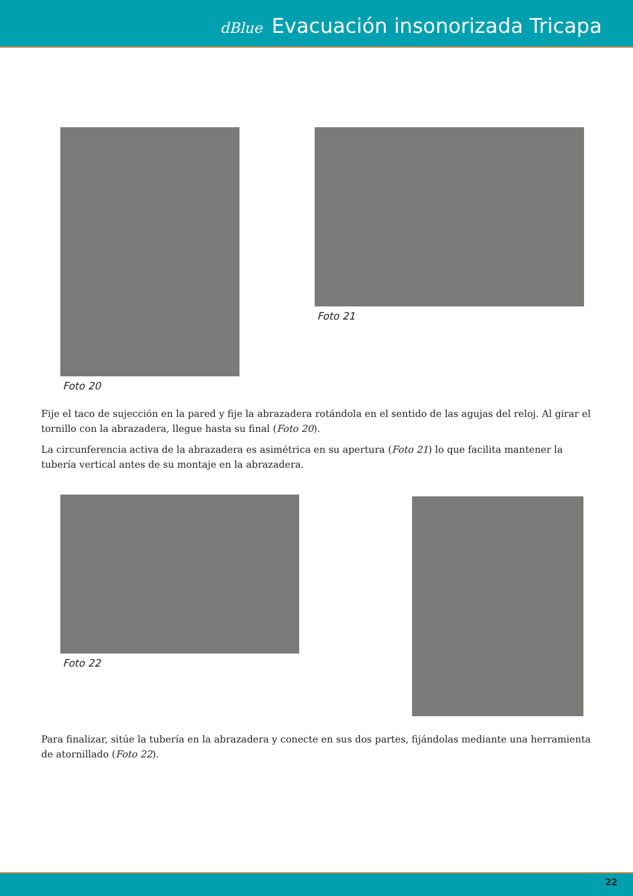dBlue Evacuación insonorizada Tricapa
Foto 20 Foto 21
Fije el taco de sujección en la pared y fije la abrazadera rotándola en el sentido de las agujas del reloj. Al girar el tornillo con la abrazadera, llegue hasta su final (Foto 20).
La circunferencia activa de la abrazadera es asimétrica en su apertura (Foto 21) lo que facilita mantener la tubería vertical antes de su montaje en la abrazadera.
Foto 22
Para finalizar, sitúe la tubería en la abrazadera y conecte en sus dos partes, fijándolas mediante una herramienta de atornillado (Foto 22).
22